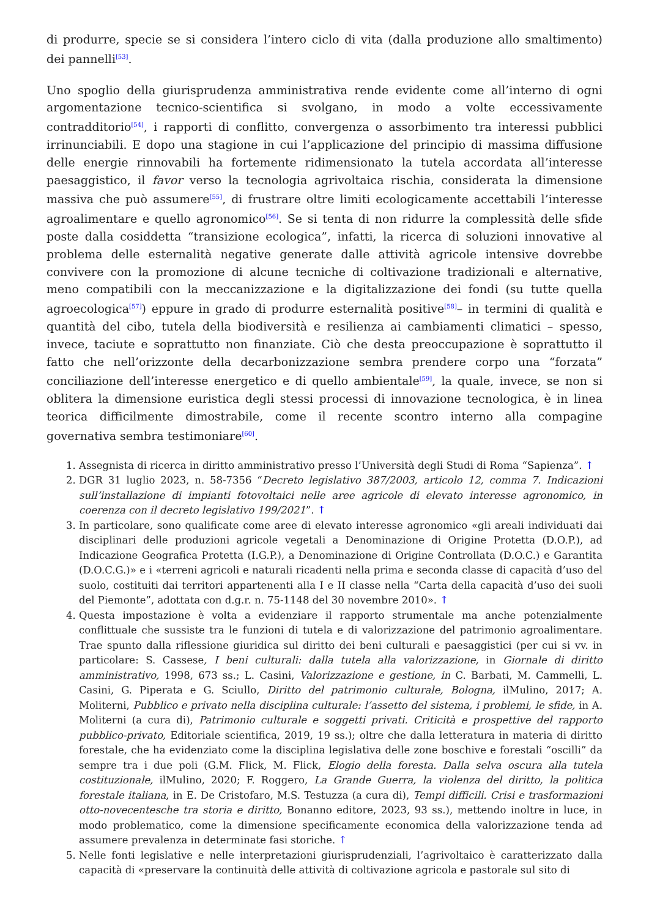di produrre, specie se si considera l’intero ciclo di vita (dalla produzione allo smaltimento) dei pannelli<sup>[53]</sup>.
Uno spoglio della giurisprudenza amministrativa rende evidente come all’interno di ogni argomentazione tecnico-scientifica si svolgano, in modo a volte eccessivamente contradditorio<sup>[54]</sup>, i rapporti di conflitto, convergenza o assorbimento tra interessi pubblici irrinunciabili. E dopo una stagione in cui l’applicazione del principio di massima diffusione delle energie rinnovabili ha fortemente ridimensionato la tutela accordata all’interesse paesaggistico, il favor verso la tecnologia agrivoltaica rischia, considerata la dimensione massiva che può assumere<sup>[55]</sup>, di frustrare oltre limiti ecologicamente accettabili l’interesse agroalimentare e quello agronomico<sup>[56]</sup>. Se si tenta di non ridurre la complessità delle sfide poste dalla cosiddetta “transizione ecologica”, infatti, la ricerca di soluzioni innovative al problema delle esternalità negative generate dalle attività agricole intensive dovrebbe convivere con la promozione di alcune tecniche di coltivazione tradizionali e alternative, meno compatibili con la meccanizzazione e la digitalizzazione dei fondi (su tutte quella agroecologica<sup>[57]</sup>) eppure in grado di produrre esternalità positive<sup>[58]</sup>– in termini di qualità e quantità del cibo, tutela della biodiversità e resilienza ai cambiamenti climatici – spesso, invece, taciute e soprattutto non finanziate. Ciò che desta preoccupazione è soprattutto il fatto che nell’orizzonte della decarbonizzazione sembra prendere corpo una “forzata” conciliazione dell’interesse energetico e di quello ambientale<sup>[59]</sup>, la quale, invece, se non si oblitera la dimensione euristica degli stessi processi di innovazione tecnologica, è in linea teorica difficilmente dimostrabile, come il recente scontro interno alla compagine governativa sembra testimoniare<sup>[60]</sup>.
1. Assegnista di ricerca in diritto amministrativo presso l’Università degli Studi di Roma “Sapienza”. ↑
2. DGR 31 luglio 2023, n. 58-7356 “Decreto legislativo 387/2003, articolo 12, comma 7. Indicazioni sull’installazione di impianti fotovoltaici nelle aree agricole di elevato interesse agronomico, in coerenza con il decreto legislativo 199/2021”. ↑
3. In particolare, sono qualificate come aree di elevato interesse agronomico «gli areali individuati dai disciplinari delle produzioni agricole vegetali a Denominazione di Origine Protetta (D.O.P.), ad Indicazione Geografica Protetta (I.G.P.), a Denominazione di Origine Controllata (D.O.C.) e Garantita (D.O.C.G.)» e i «terreni agricoli e naturali ricadenti nella prima e seconda classe di capacità d’uso del suolo, costituiti dai territori appartenenti alla I e II classe nella “Carta della capacità d’uso dei suoli del Piemonte”, adottata con d.g.r. n. 75-1148 del 30 novembre 2010». ↑
4. Questa impostazione è volta a evidenziare il rapporto strumentale ma anche potenzialmente conflittuale che sussiste tra le funzioni di tutela e di valorizzazione del patrimonio agroalimentare. Trae spunto dalla riflessione giuridica sul diritto dei beni culturali e paesaggistici (per cui si vv. in particolare: S. Cassese, I beni culturali: dalla tutela alla valorizzazione, in Giornale di diritto amministrativo, 1998, 673 ss.; L. Casini, Valorizzazione e gestione, in C. Barbati, M. Cammelli, L. Casini, G. Piperata e G. Sciullo, Diritto del patrimonio culturale, Bologna, ilMulino, 2017; A. Moliterni, Pubblico e privato nella disciplina culturale: l’assetto del sistema, i problemi, le sfide, in A. Moliterni (a cura di), Patrimonio culturale e soggetti privati. Criticità e prospettive del rapporto pubblico-privato, Editoriale scientifica, 2019, 19 ss.); oltre che dalla letteratura in materia di diritto forestale, che ha evidenziato come la disciplina legislativa delle zone boschive e forestali “oscilli” da sempre tra i due poli (G.M. Flick, M. Flick, Elogio della foresta. Dalla selva oscura alla tutela costituzionale, ilMulino, 2020; F. Roggero, La Grande Guerra, la violenza del diritto, la politica forestale italiana, in E. De Cristofaro, M.S. Testuzza (a cura di), Tempi difficili. Crisi e trasformazioni otto-novecentesche tra storia e diritto, Bonanno editore, 2023, 93 ss.), mettendo inoltre in luce, in modo problematico, come la dimensione specificamente economica della valorizzazione tenda ad assumere prevalenza in determinate fasi storiche. ↑
5. Nelle fonti legislative e nelle interpretazioni giurisprudenziali, l’agrivoltaico è caratterizzato dalla capacità di «preservare la continuità delle attività di coltivazione agricola e pastorale sul sito di